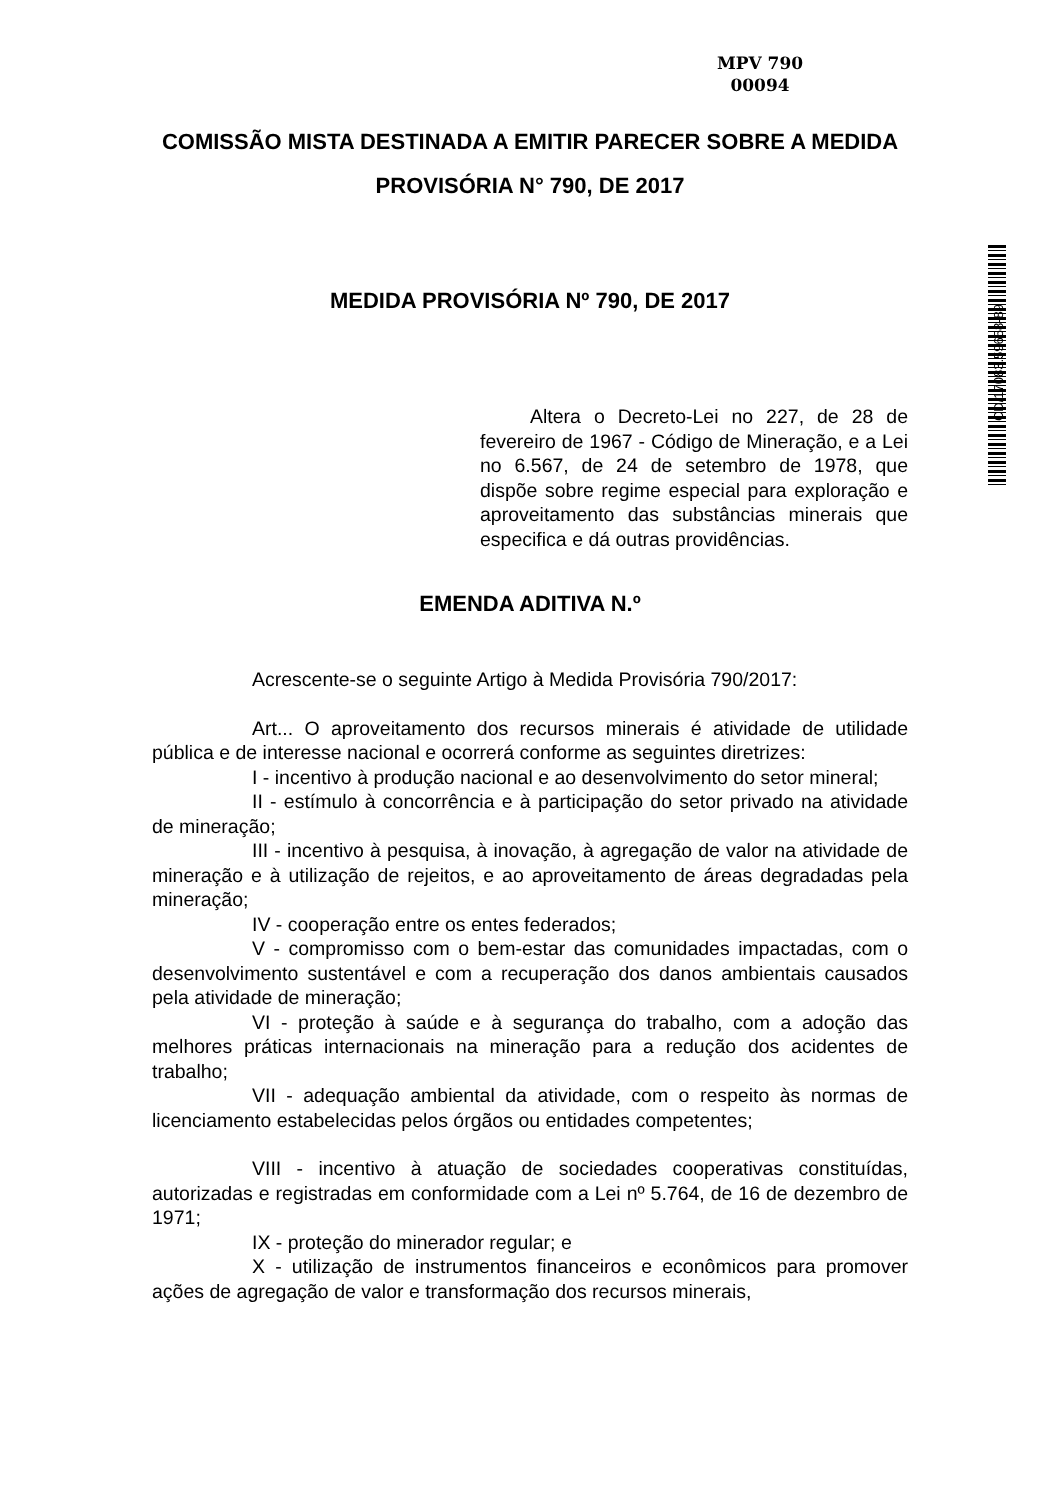MPV 790
00094
CD/17083.59658-89
COMISSÃO MISTA DESTINADA A EMITIR PARECER SOBRE A MEDIDA PROVISÓRIA N° 790, DE 2017
MEDIDA PROVISÓRIA Nº 790, DE 2017
Altera o Decreto-Lei no 227, de 28 de fevereiro de 1967 - Código de Mineração, e a Lei no 6.567, de 24 de setembro de 1978, que dispõe sobre regime especial para exploração e aproveitamento das substâncias minerais que especifica e dá outras providências.
EMENDA ADITIVA N.º
Acrescente-se o seguinte Artigo à Medida Provisória 790/2017:
Art... O aproveitamento dos recursos minerais é atividade de utilidade pública e de interesse nacional e ocorrerá conforme as seguintes diretrizes:
I - incentivo à produção nacional e ao desenvolvimento do setor mineral;
II - estímulo à concorrência e à participação do setor privado na atividade de mineração;
III - incentivo à pesquisa, à inovação, à agregação de valor na atividade de mineração e à utilização de rejeitos, e ao aproveitamento de áreas degradadas pela mineração;
IV - cooperação entre os entes federados;
V - compromisso com o bem-estar das comunidades impactadas, com o desenvolvimento sustentável e com a recuperação dos danos ambientais causados pela atividade de mineração;
VI - proteção à saúde e à segurança do trabalho, com a adoção das melhores práticas internacionais na mineração para a redução dos acidentes de trabalho;
VII - adequação ambiental da atividade, com o respeito às normas de licenciamento estabelecidas pelos órgãos ou entidades competentes;
VIII - incentivo à atuação de sociedades cooperativas constituídas, autorizadas e registradas em conformidade com a Lei nº 5.764, de 16 de dezembro de 1971;
IX - proteção do minerador regular; e
X - utilização de instrumentos financeiros e econômicos para promover ações de agregação de valor e transformação dos recursos minerais,